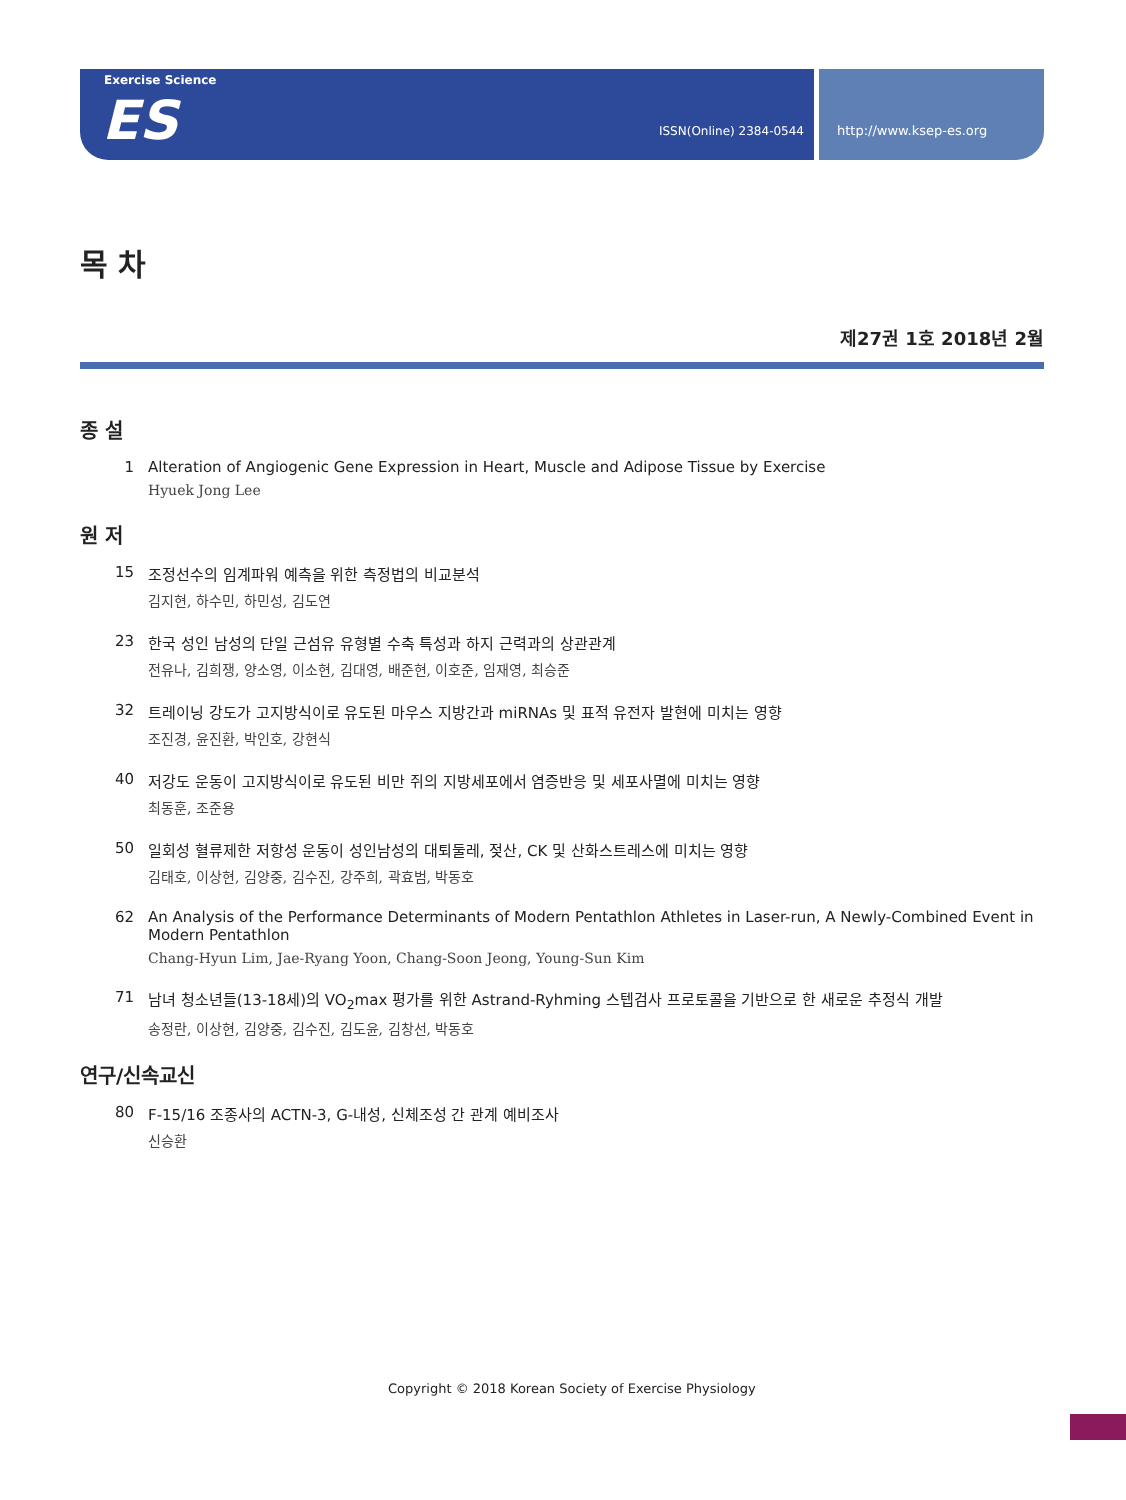Exercise Science
ES ISSN(Online) 2384-0544
http://www.ksep-es.org
목 차
제27권 1호 2018년 2월
종 설
1 Alteration of Angiogenic Gene Expression in Heart, Muscle and Adipose Tissue by Exercise
Hyuek Jong Lee
원 저
15 조정선수의 임계파워 예측을 위한 측정법의 비교분석
김지현, 하수민, 하민성, 김도연
23 한국 성인 남성의 단일 근섬유 유형별 수축 특성과 하지 근력과의 상관관계
전유나, 김희쟁, 양소영, 이소현, 김대영, 배준현, 이호준, 임재영, 최승준
32 트레이닝 강도가 고지방식이로 유도된 마우스 지방간과 miRNAs 및 표적 유전자 발현에 미치는 영향
조진경, 윤진환, 박인호, 강현식
40 저강도 운동이 고지방식이로 유도된 비만 쥐의 지방세포에서 염증반응 및 세포사멸에 미치는 영향
최동훈, 조준용
50 일회성 혈류제한 저항성 운동이 성인남성의 대퇴둘레, 젖산, CK 및 산화스트레스에 미치는 영향
김태호, 이상현, 김양중, 김수진, 강주희, 곽효범, 박동호
62 An Analysis of the Performance Determinants of Modern Pentathlon Athletes in Laser-run, A Newly-Combined Event in Modern Pentathlon
Chang-Hyun Lim, Jae-Ryang Yoon, Chang-Soon Jeong, Young-Sun Kim
71 남녀 청소년들(13-18세)의 VO<sub>2</sub>max 평가를 위한 Astrand-Ryhming 스텝검사 프로토콜을 기반으로 한 새로운 추정식 개발
송정란, 이상현, 김양중, 김수진, 김도윤, 김창선, 박동호
연구/신속교신
80 F-15/16 조종사의 ACTN-3, G-내성, 신체조성 간 관계 예비조사
신승환
Copyright © 2018 Korean Society of Exercise Physiology